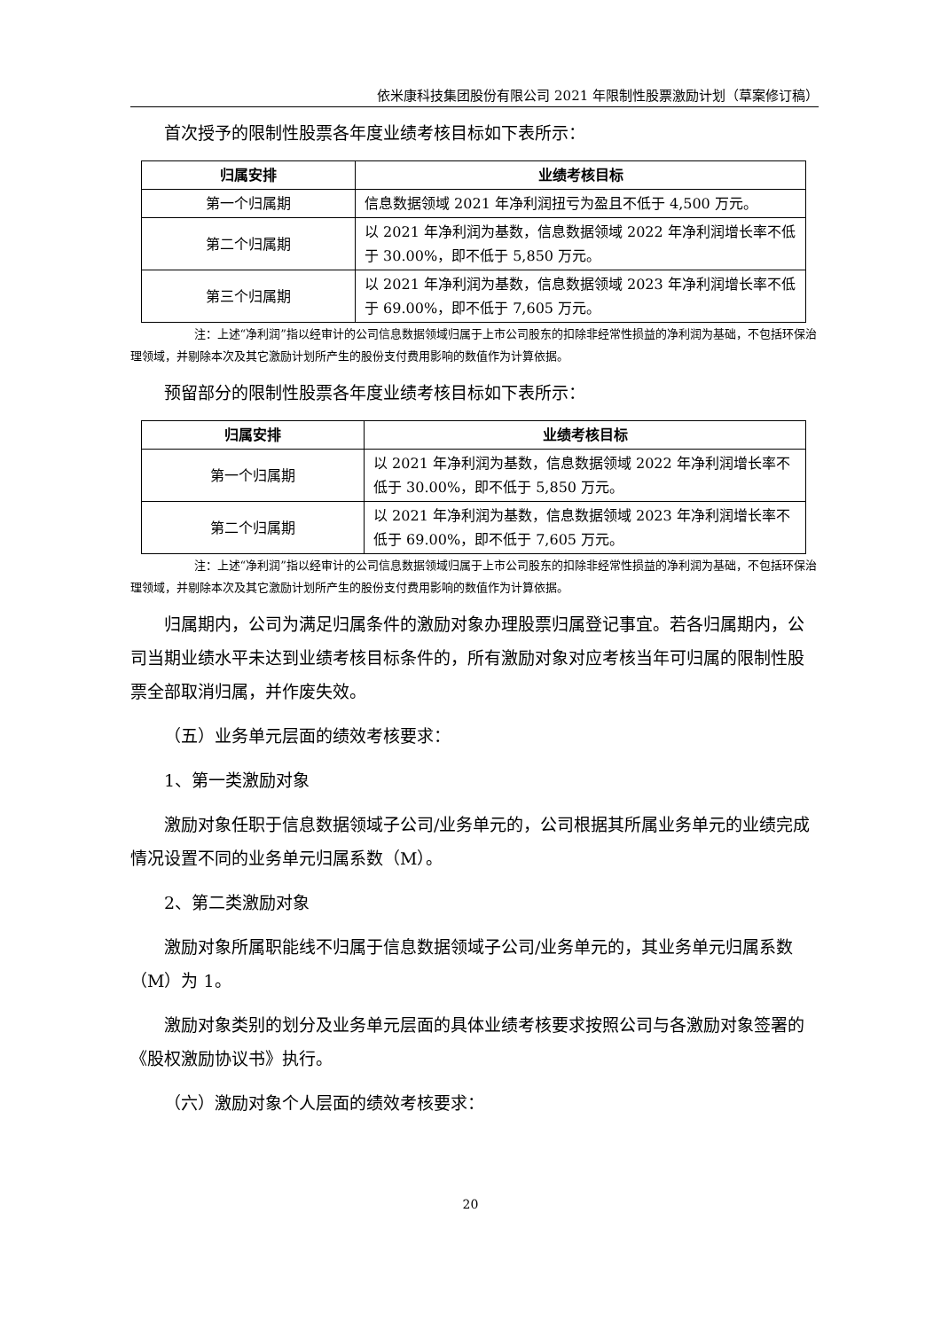依米康科技集团股份有限公司 2021 年限制性股票激励计划（草案修订稿）
首次授予的限制性股票各年度业绩考核目标如下表所示：
| 归属安排 | 业绩考核目标 |
| --- | --- |
| 第一个归属期 | 信息数据领域 2021 年净利润扭亏为盈且不低于 4,500 万元。 |
| 第二个归属期 | 以 2021 年净利润为基数，信息数据领域 2022 年净利润增长率不低于 30.00%，即不低于 5,850 万元。 |
| 第三个归属期 | 以 2021 年净利润为基数，信息数据领域 2023 年净利润增长率不低于 69.00%，即不低于 7,605 万元。 |
注：上述“净利润”指以经审计的公司信息数据领域归属于上市公司股东的扣除非经常性损益的净利润为基础，不包括环保治理领域，并剔除本次及其它激励计划所产生的股份支付费用影响的数值作为计算依据。
预留部分的限制性股票各年度业绩考核目标如下表所示：
| 归属安排 | 业绩考核目标 |
| --- | --- |
| 第一个归属期 | 以 2021 年净利润为基数，信息数据领域 2022 年净利润增长率不低于 30.00%，即不低于 5,850 万元。 |
| 第二个归属期 | 以 2021 年净利润为基数，信息数据领域 2023 年净利润增长率不低于 69.00%，即不低于 7,605 万元。 |
注：上述“净利润”指以经审计的公司信息数据领域归属于上市公司股东的扣除非经常性损益的净利润为基础，不包括环保治理领域，并剔除本次及其它激励计划所产生的股份支付费用影响的数值作为计算依据。
归属期内，公司为满足归属条件的激励对象办理股票归属登记事宜。若各归属期内，公司当期业绩水平未达到业绩考核目标条件的，所有激励对象对应考核当年可归属的限制性股票全部取消归属，并作废失效。
（五）业务单元层面的绩效考核要求：
1、第一类激励对象
激励对象任职于信息数据领域子公司/业务单元的，公司根据其所属业务单元的业绩完成情况设置不同的业务单元归属系数（M）。
2、第二类激励对象
激励对象所属职能线不归属于信息数据领域子公司/业务单元的，其业务单元归属系数（M）为 1。
激励对象类别的划分及业务单元层面的具体业绩考核要求按照公司与各激励对象签署的《股权激励协议书》执行。
（六）激励对象个人层面的绩效考核要求：
20